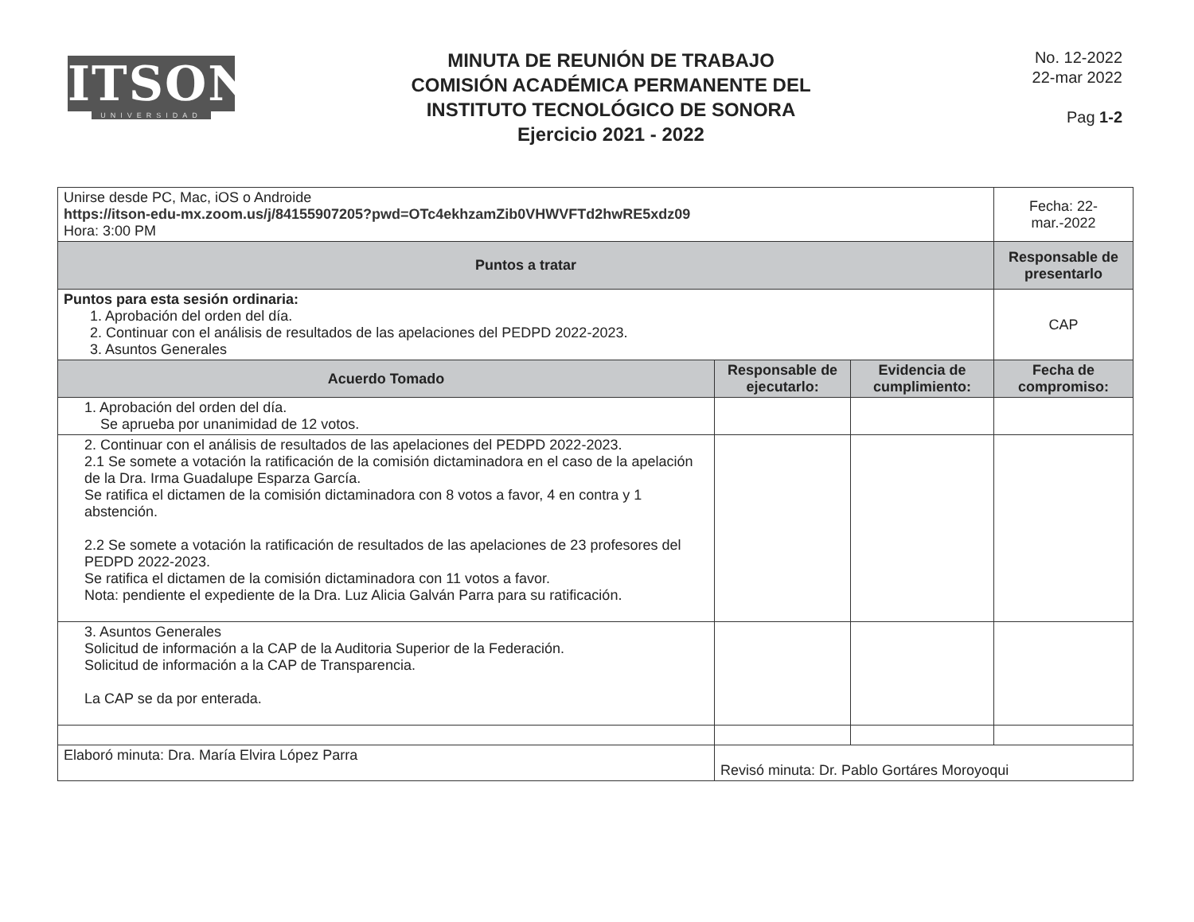ITSON
UNIVERSIDAD
MINUTA DE REUNIÓN DE TRABAJO
COMISIÓN ACADÉMICA PERMANENTE DEL
INSTITUTO TECNOLÓGICO DE SONORA
Ejercicio 2021 - 2022
No. 12-2022
22-mar 2022
Pag 1-2
| Unirse desde PC, Mac, iOS o Androide https://itson-edu-mx.zoom.us/j/84155907205?pwd=OTc4ekhzamZib0VHWVFTd2hwRE5xdz09 Hora: 3:00 PM | | | Fecha: 22-mar.-2022 |
| Puntos a tratar | | | Responsable de presentarlo |
| Puntos para esta sesión ordinaria: 1. Aprobación del orden del día. 2. Continuar con el análisis de resultados de las apelaciones del PEDPD 2022-2023. 3. Asuntos Generales | | | CAP |
| Acuerdo Tomado | Responsable de ejecutarlo: | Evidencia de cumplimiento: | Fecha de compromiso: |
| 1. Aprobación del orden del día. Se aprueba por unanimidad de 12 votos. | | | |
| 2. Continuar con el análisis de resultados de las apelaciones del PEDPD 2022-2023. 2.1 Se somete a votación la ratificación de la comisión dictaminadora en el caso de la apelación de la Dra. Irma Guadalupe Esparza García. Se ratifica el dictamen de la comisión dictaminadora con 8 votos a favor, 4 en contra y 1 abstención. 2.2 Se somete a votación la ratificación de resultados de las apelaciones de 23 profesores del PEDPD 2022-2023. Se ratifica el dictamen de la comisión dictaminadora con 11 votos a favor. Nota: pendiente el expediente de la Dra. Luz Alicia Galván Parra para su ratificación. | | | |
| 3. Asuntos Generales Solicitud de información a la CAP de la Auditoria Superior de la Federación. Solicitud de información a la CAP de Transparencia. La CAP se da por enterada. | | | |
| Elaboró minuta: Dra. María Elvira López Parra | Revisó minuta: Dr. Pablo Gortáres Moroyoqui | | |